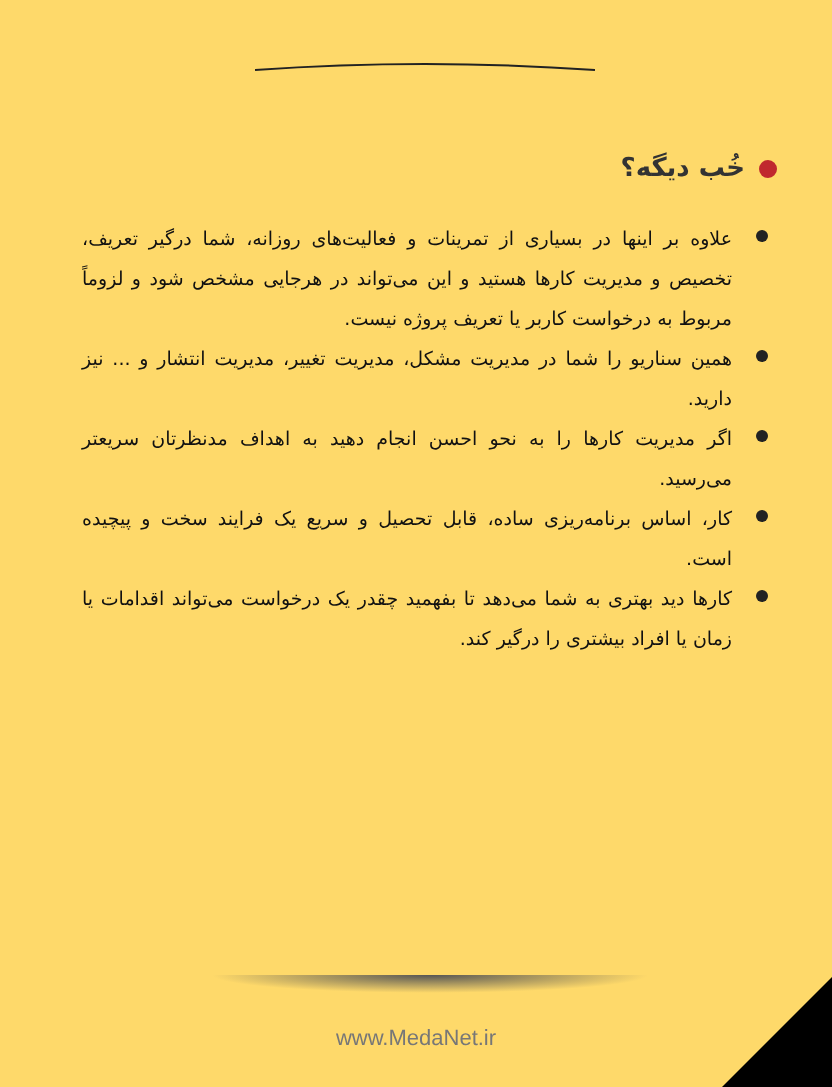خُب دیگه؟
علاوه بر اینها در بسیاری از تمرینات و فعالیت‌های روزانه، شما درگیر تعریف، تخصیص و مدیریت کارها هستید و این می‌تواند در هرجایی مشخص شود و لزوماً مربوط به درخواست کاربر یا تعریف پروژه نیست.
همین سناریو را شما در مدیریت مشکل، مدیریت تغییر، مدیریت انتشار و ... نیز دارید.
اگر مدیریت کارها را به نحو احسن انجام دهید به اهداف مدنظرتان سریعتر می‌رسید.
کار، اساس برنامه‌ریزی ساده، قابل تحصیل و سریع یک فرایند سخت و پیچیده است.
کارها دید بهتری به شما می‌دهد تا بفهمید چقدر یک درخواست می‌تواند اقدامات یا زمان یا افراد بیشتری را درگیر کند.
www.MedaNet.ir